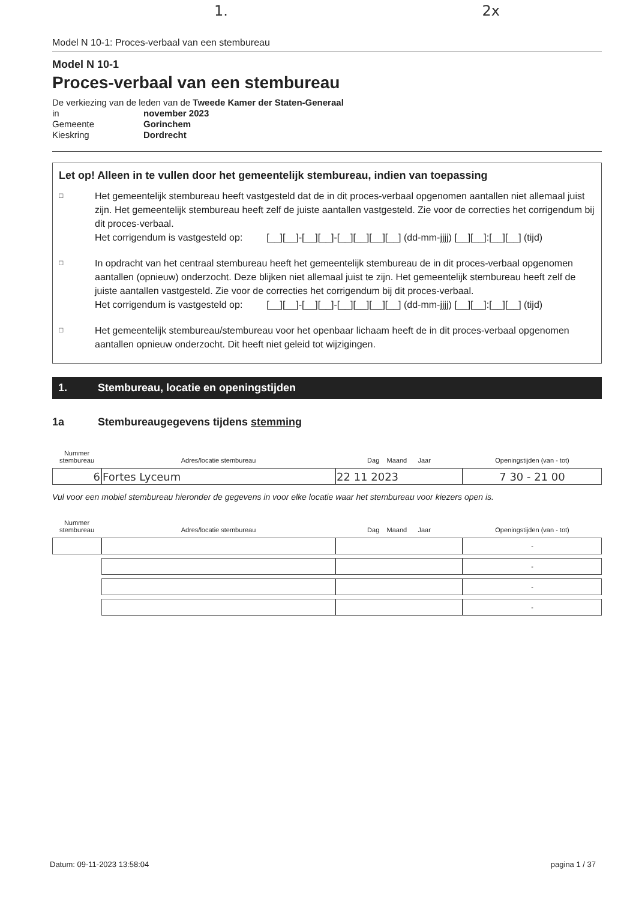1. 2x
Model N 10-1: Proces-verbaal van een stembureau
Model N 10-1
Proces-verbaal van een stembureau
De verkiezing van de leden van de Tweede Kamer der Staten-Generaal
| in | november 2023 |
| Gemeente | Gorinchem |
| Kieskring | Dordrecht |
Let op! Alleen in te vullen door het gemeentelijk stembureau, indien van toepassing
□
Het gemeentelijk stembureau heeft vastgesteld dat de in dit proces-verbaal opgenomen aantallen niet allemaal juist zijn. Het gemeentelijk stembureau heeft zelf de juiste aantallen vastgesteld. Zie voor de correcties het corrigendum bij dit proces-verbaal.
Het corrigendum is vastgesteld op: [__][__]-[__][__]-[__][__][__][__] (dd-mm-jjjj) [__][__]:[__][__] (tijd)
□
In opdracht van het centraal stembureau heeft het gemeentelijk stembureau de in dit proces-verbaal opgenomen aantallen (opnieuw) onderzocht. Deze blijken niet allemaal juist te zijn. Het gemeentelijk stembureau heeft zelf de juiste aantallen vastgesteld. Zie voor de correcties het corrigendum bij dit proces-verbaal.
Het corrigendum is vastgesteld op: [__][__]-[__][__]-[__][__][__][__] (dd-mm-jjjj) [__][__]:[__][__] (tijd)
□
Het gemeentelijk stembureau/stembureau voor het openbaar lichaam heeft de in dit proces-verbaal opgenomen aantallen opnieuw onderzocht. Dit heeft niet geleid tot wijzigingen.
1. Stembureau, locatie en openingstijden
1a Stembureaugegevens tijdens stemming
| Nummer stembureau | Adres/locatie stembureau | Dag Maand Jaar | Openingstijden (van - tot) |
| --- | --- | --- | --- |
| 6 | Fortes Lyceum | 22 11 2023 | 7 30 - 21 00 |
Vul voor een mobiel stembureau hieronder de gegevens in voor elke locatie waar het stembureau voor kiezers open is.
| Nummer stembureau | Adres/locatie stembureau | Dag Maand Jaar | Openingstijden (van - tot) |
| --- | --- | --- | --- |
| | | | - |
| | | | - |
| | | | - |
| | | | - |
Datum: 09-11-2023 13:58:04 pagina 1 / 37